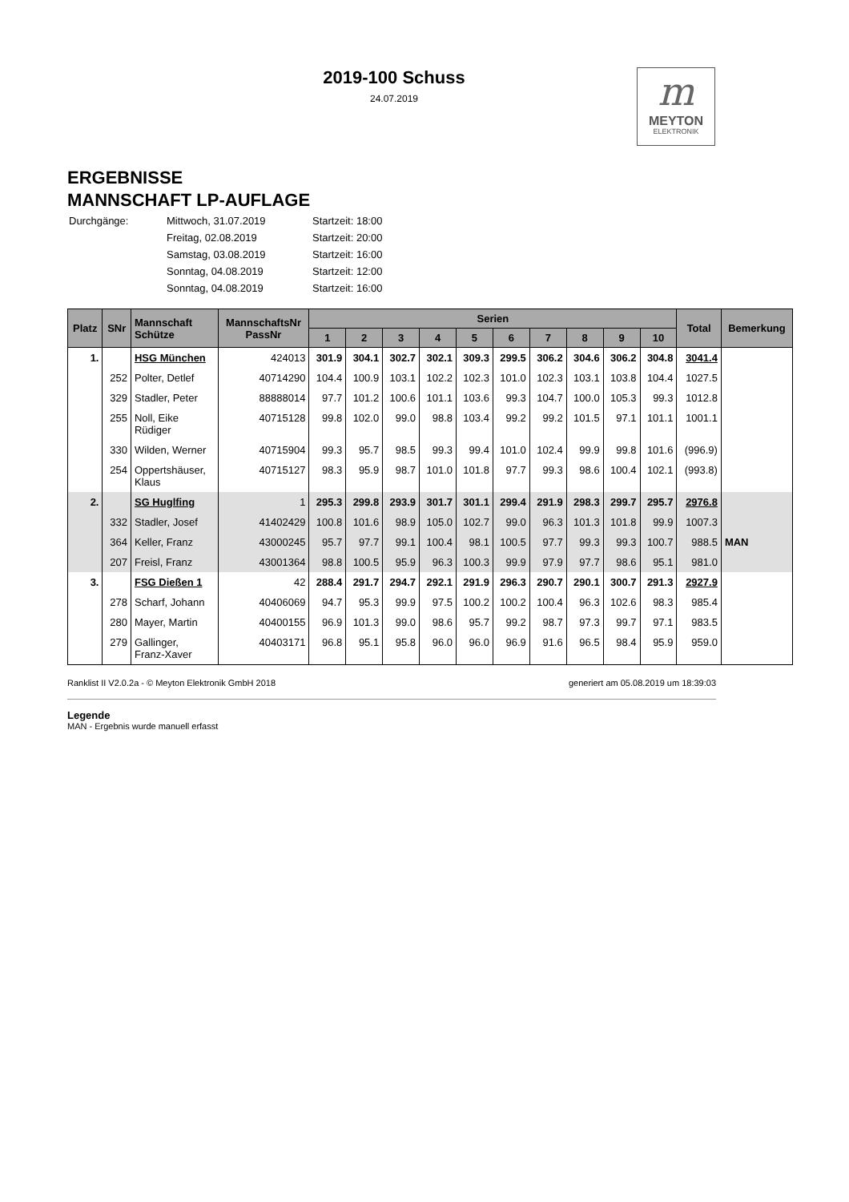2019-100 Schuss
24.07.2019
m
MEYTON
ELEKTRONIK
ERGEBNISSE
MANNSCHAFT LP-AUFLAGE
| Durchgänge: | Mittwoch, 31.07.2019 | Startzeit: 18:00 |
| | Freitag, 02.08.2019 | Startzeit: 20:00 |
| | Samstag, 03.08.2019 | Startzeit: 16:00 |
| | Sonntag, 04.08.2019 | Startzeit: 12:00 |
| | Sonntag, 04.08.2019 | Startzeit: 16:00 |
| Platz | SNr | Mannschaft Schütze | MannschaftsNr PassNr | Serien | | | | | | | | | | Total | Bemerkung |
| --- | --- | --- | --- | --- | --- | --- | --- | --- | --- | --- | --- | --- | --- | --- | --- |
| | | | | 1 | 2 | 3 | 4 | 5 | 6 | 7 | 8 | 9 | 10 | | |
| 1. | | HSG München | 424013 | 301.9 | 304.1 | 302.7 | 302.1 | 309.3 | 299.5 | 306.2 | 304.6 | 306.2 | 304.8 | 3041.4 | |
| | 252 | Polter, Detlef | 40714290 | 104.4 | 100.9 | 103.1 | 102.2 | 102.3 | 101.0 | 102.3 | 103.1 | 103.8 | 104.4 | 1027.5 | |
| | 329 | Stadler, Peter | 88888014 | 97.7 | 101.2 | 100.6 | 101.1 | 103.6 | 99.3 | 104.7 | 100.0 | 105.3 | 99.3 | 1012.8 | |
| | 255 | Noll, Eike Rüdiger | 40715128 | 99.8 | 102.0 | 99.0 | 98.8 | 103.4 | 99.2 | 99.2 | 101.5 | 97.1 | 101.1 | 1001.1 | |
| | 330 | Wilden, Werner | 40715904 | 99.3 | 95.7 | 98.5 | 99.3 | 99.4 | 101.0 | 102.4 | 99.9 | 99.8 | 101.6 | (996.9) | |
| | 254 | Oppertshäuser, Klaus | 40715127 | 98.3 | 95.9 | 98.7 | 101.0 | 101.8 | 97.7 | 99.3 | 98.6 | 100.4 | 102.1 | (993.8) | |
| 2. | | SG Huglfing | 1 | 295.3 | 299.8 | 293.9 | 301.7 | 301.1 | 299.4 | 291.9 | 298.3 | 299.7 | 295.7 | 2976.8 | |
| | 332 | Stadler, Josef | 41402429 | 100.8 | 101.6 | 98.9 | 105.0 | 102.7 | 99.0 | 96.3 | 101.3 | 101.8 | 99.9 | 1007.3 | |
| | 364 | Keller, Franz | 43000245 | 95.7 | 97.7 | 99.1 | 100.4 | 98.1 | 100.5 | 97.7 | 99.3 | 99.3 | 100.7 | 988.5 | MAN |
| | 207 | Freisl, Franz | 43001364 | 98.8 | 100.5 | 95.9 | 96.3 | 100.3 | 99.9 | 97.9 | 97.7 | 98.6 | 95.1 | 981.0 | |
| 3. | | FSG Dießen 1 | 42 | 288.4 | 291.7 | 294.7 | 292.1 | 291.9 | 296.3 | 290.7 | 290.1 | 300.7 | 291.3 | 2927.9 | |
| | 278 | Scharf, Johann | 40406069 | 94.7 | 95.3 | 99.9 | 97.5 | 100.2 | 100.2 | 100.4 | 96.3 | 102.6 | 98.3 | 985.4 | |
| | 280 | Mayer, Martin | 40400155 | 96.9 | 101.3 | 99.0 | 98.6 | 95.7 | 99.2 | 98.7 | 97.3 | 99.7 | 97.1 | 983.5 | |
| | 279 | Gallinger, Franz-Xaver | 40403171 | 96.8 | 95.1 | 95.8 | 96.0 | 96.0 | 96.9 | 91.6 | 96.5 | 98.4 | 95.9 | 959.0 | |
Ranklist II V2.0.2a - © Meyton Elektronik GmbH 2018 generiert am 05.08.2019 um 18:39:03
Legende
MAN - Ergebnis wurde manuell erfasst